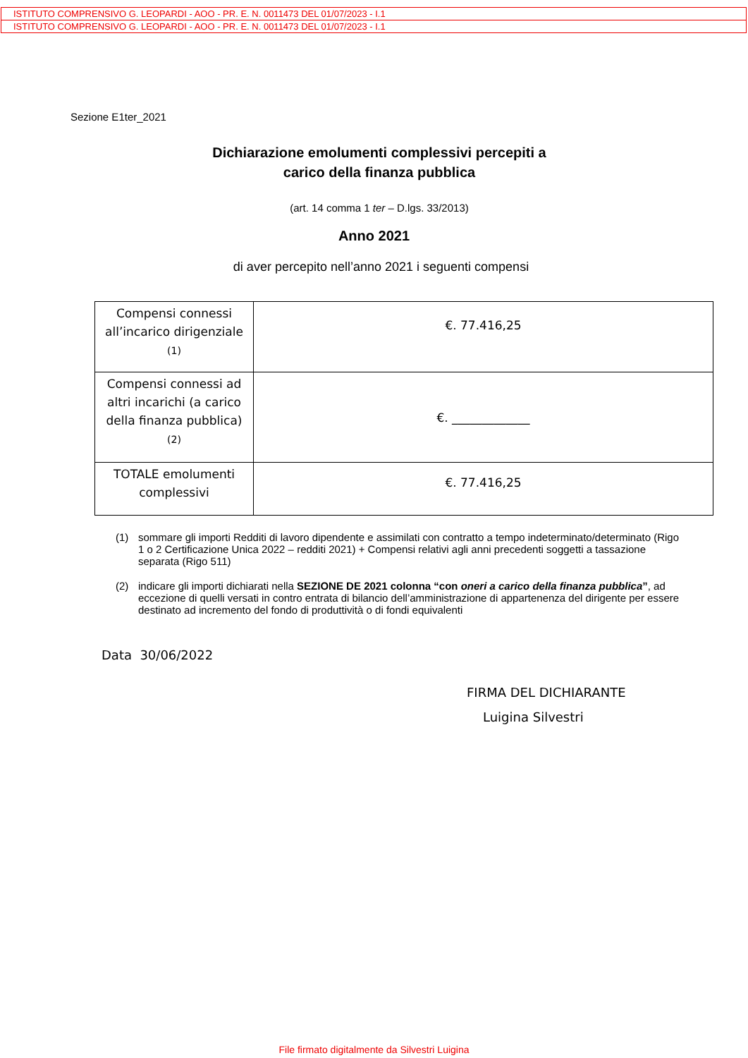ISTITUTO COMPRENSIVO G. LEOPARDI - AOO - PR. E. N. 0011473 DEL 01/07/2023 - I.1
ISTITUTO COMPRENSIVO G. LEOPARDI - AOO - PR. E. N. 0011473 DEL 01/07/2023 - I.1
Sezione E1ter_2021
Dichiarazione emolumenti complessivi percepiti a
carico della finanza pubblica
(art. 14 comma 1 ter – D.lgs. 33/2013)
Anno 2021
di aver percepito nell’anno 2021 i seguenti compensi
| Compensi connessi all’incarico dirigenziale (1) | €. 77.416,25 |
| Compensi connessi ad altri incarichi (a carico della finanza pubblica) (2) | €. _____________ |
| TOTALE emolumenti complessivi | €. 77.416,25 |
(1) sommare gli importi Redditi di lavoro dipendente e assimilati con contratto a tempo indeterminato/determinato (Rigo 1 o 2 Certificazione Unica 2022 – redditi 2021) + Compensi relativi agli anni precedenti soggetti a tassazione separata (Rigo 511)
(2) indicare gli importi dichiarati nella SEZIONE DE 2021 colonna “con oneri a carico della finanza pubblica”, ad eccezione di quelli versati in contro entrata di bilancio dell’amministrazione di appartenenza del dirigente per essere destinato ad incremento del fondo di produttività o di fondi equivalenti
Data 30/06/2022
FIRMA DEL DICHIARANTE
Luigina Silvestri
File firmato digitalmente da Silvestri Luigina